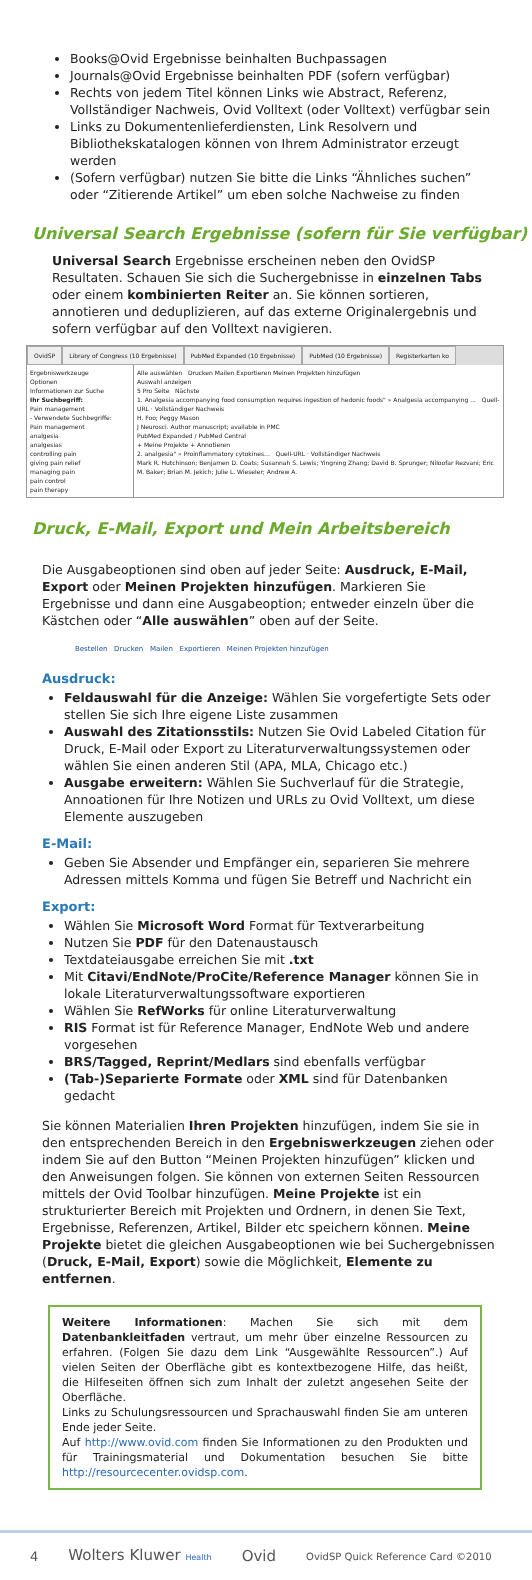Books@Ovid Ergebnisse beinhalten Buchpassagen
Journals@Ovid Ergebnisse beinhalten PDF (sofern verfügbar)
Rechts von jedem Titel können Links wie Abstract, Referenz, Vollständiger Nachweis, Ovid Volltext (oder Volltext) verfügbar sein
Links zu Dokumentenlieferdiensten, Link Resolvern und Bibliothekskatalogen können von Ihrem Administrator erzeugt werden
(Sofern verfügbar) nutzen Sie bitte die Links “Ähnliches suchen” oder “Zitierende Artikel” um eben solche Nachweise zu finden
Universal Search Ergebnisse (sofern für Sie verfügbar)
Universal Search Ergebnisse erscheinen neben den OvidSP Resultaten. Schauen Sie sich die Suchergebnisse in einzelnen Tabs oder einem kombinierten Reiter an. Sie können sortieren, annotieren und deduplizieren, auf das externe Originalergebnis und sofern verfügbar auf den Volltext navigieren.
OvidSP Library of Congress (10 Ergebnisse)
PubMed Expanded (10 Ergebnisse)
PubMed (10 Ergebnisse) Registerkarten ko
Ergebniswerkzeuge
Optionen
Informationen zur Suche
Ihr Suchbegriff:
Pain management
- Verwendete Suchbegriffe:
Pain management
analgesia
analgesias
controlling pain
giving pain relief
managing pain
pain control
pain therapy
Alle auswählen Drucken Mailen Exportieren Meinen Projekten hinzufügen
Auswahl anzeigen
5 Pro Seite Nächste
1. Analgesia accompanying food consumption requires ingestion of hedonic foods" » Analgesia accompanying ... Quell-URL · Vollständiger Nachweis
H. Foo; Peggy Mason
J Neurosci. Author manuscript; available in PMC
PubMed Expanded / PubMed Central
+ Meine Projekte + Annotieren
2. analgesia" » Proinflammatory cytokines... Quell-URL · Vollständiger Nachweis
Mark R. Hutchinson; Benjamen D. Coats; Susannah S. Lewis; Yingning Zhang; David B. Sprunger; Niloofar Rezvani; Eric M. Baker; Brian M. Jekich; Julie L. Wieseler; Andrew A.
Druck, E-Mail, Export und Mein Arbeitsbereich
Die Ausgabeoptionen sind oben auf jeder Seite: Ausdruck, E-Mail, Export oder Meinen Projekten hinzufügen. Markieren Sie Ergebnisse und dann eine Ausgabeoption; entweder einzeln über die Kästchen oder “Alle auswählen” oben auf der Seite.
Bestellen Drucken Mailen Exportieren Meinen Projekten hinzufügen
Ausdruck:
Feldauswahl für die Anzeige: Wählen Sie vorgefertigte Sets oder stellen Sie sich Ihre eigene Liste zusammen
Auswahl des Zitationsstils: Nutzen Sie Ovid Labeled Citation für Druck, E-Mail oder Export zu Literaturverwaltungssystemen oder wählen Sie einen anderen Stil (APA, MLA, Chicago etc.)
Ausgabe erweitern: Wählen Sie Suchverlauf für die Strategie, Annoationen für Ihre Notizen und URLs zu Ovid Volltext, um diese Elemente auszugeben
E-Mail:
Geben Sie Absender und Empfänger ein, separieren Sie mehrere Adressen mittels Komma und fügen Sie Betreff und Nachricht ein
Export:
Wählen Sie Microsoft Word Format für Textverarbeitung
Nutzen Sie PDF für den Datenaustausch
Textdateiausgabe erreichen Sie mit .txt
Mit Citavi/EndNote/ProCite/Reference Manager können Sie in lokale Literaturverwaltungssoftware exportieren
Wählen Sie RefWorks für online Literaturverwaltung
RIS Format ist für Reference Manager, EndNote Web und andere vorgesehen
BRS/Tagged, Reprint/Medlars sind ebenfalls verfügbar
(Tab-)Separierte Formate oder XML sind für Datenbanken gedacht
Sie können Materialien Ihren Projekten hinzufügen, indem Sie sie in den entsprechenden Bereich in den Ergebniswerkzeugen ziehen oder indem Sie auf den Button “Meinen Projekten hinzufügen” klicken und den Anweisungen folgen. Sie können von externen Seiten Ressourcen mittels der Ovid Toolbar hinzufügen. Meine Projekte ist ein strukturierter Bereich mit Projekten und Ordnern, in denen Sie Text, Ergebnisse, Referenzen, Artikel, Bilder etc speichern können. Meine Projekte bietet die gleichen Ausgabeoptionen wie bei Suchergebnissen (Druck, E-Mail, Export) sowie die Möglichkeit, Elemente zu entfernen.
Weitere Informationen: Machen Sie sich mit dem Datenbankleitfaden vertraut, um mehr über einzelne Ressourcen zu erfahren. (Folgen Sie dazu dem Link “Ausgewählte Ressourcen”.) Auf vielen Seiten der Oberfläche gibt es kontextbezogene Hilfe, das heißt, die Hilfeseiten öffnen sich zum Inhalt der zuletzt angesehen Seite der Oberfläche.
Links zu Schulungsressourcen und Sprachauswahl finden Sie am unteren Ende jeder Seite.
Auf http://www.ovid.com finden Sie Informationen zu den Produkten und für Trainingsmaterial und Dokumentation besuchen Sie bitte http://resourcecenter.ovidsp.com.
4 Wolters Kluwer Health Ovid OvidSP Quick Reference Card ©2010